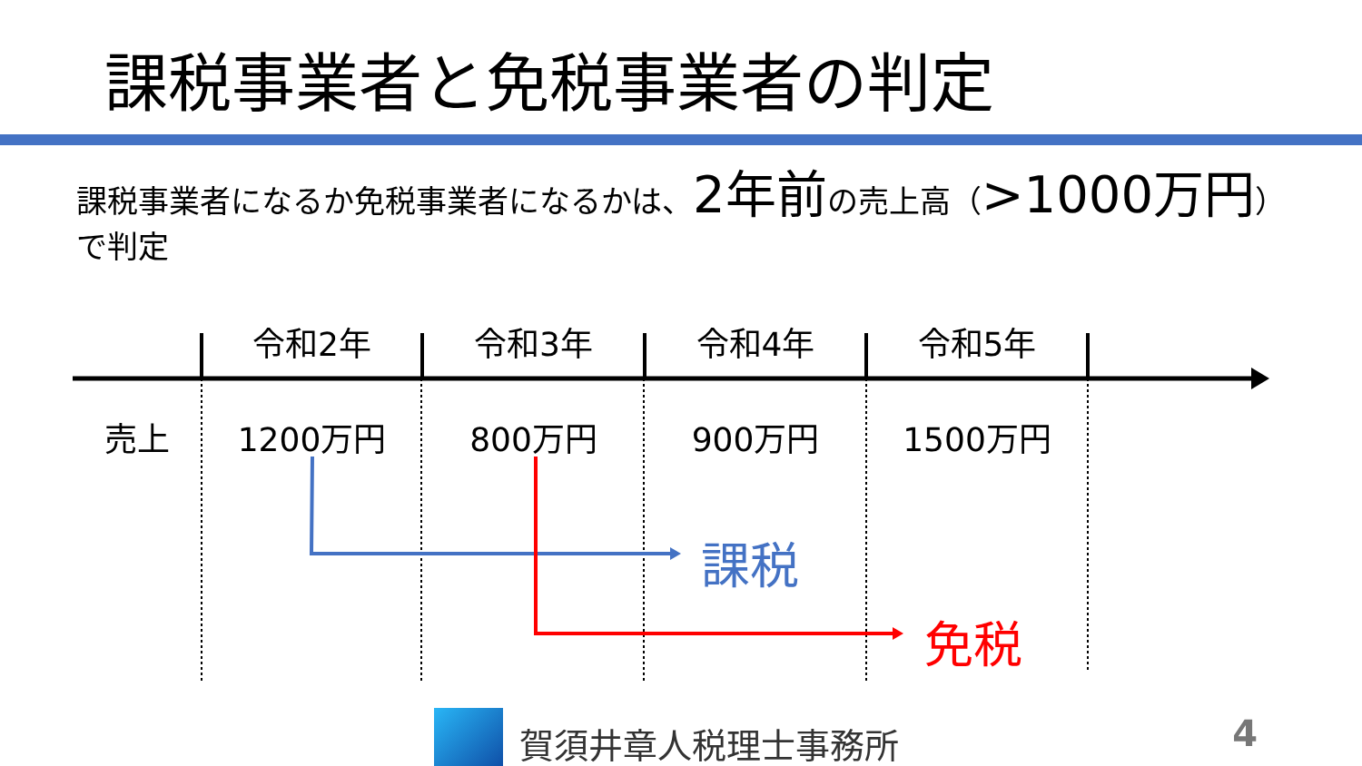課税事業者と免税事業者の判定
課税事業者になるか免税事業者になるかは、2年前の売上高（>1000万円）で判定
令和2年 令和3年 令和4年 令和5年
売上 1200万円 800万円 900万円 1500万円
課税
免税
賀須井章人税理士事務所 4